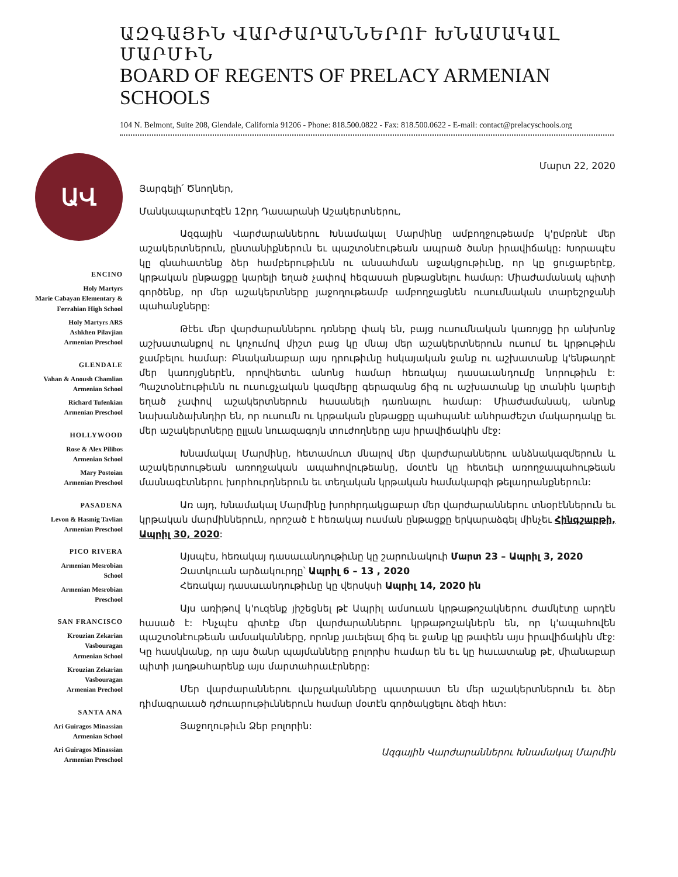ԱԶԳԱՅԻՆ ՎԱՐԺԱՐԱՆՆԵՐՈՒ ԽՆԱՄԱԿԱԼ ՄԱՐՄԻՆ
BOARD OF REGENTS OF PRELACY ARMENIAN SCHOOLS
104 N. Belmont, Suite 208, Glendale, California 91206 - Phone: 818.500.0822 - Fax: 818.500.0622 - E-mail: contact@prelacyschools.org
ԱՎ
ENCINO
Holy Martyrs
Marie Cabayan Elementary &
Ferrahian High School
Holy Martyrs ARS
Ashkhen Pilavjian
Armenian Preschool
GLENDALE
Vahan & Anoush Chamlian
Armenian School
Richard Tufenkian
Armenian Preschool
HOLLYWOOD
Rose & Alex Pilibos
Armenian School
Mary Postoian
Armenian Preschool
PASADENA
Levon & Hasmig Tavlian
Armenian Preschool
PICO RIVERA
Armenian Mesrobian
School
Armenian Mesrobian
Preschool
SAN FRANCISCO
Krouzian Zekarian
Vasbouragan
Armenian School
Krouzian Zekarian
Vasbouragan
Armenian Prechool
SANTA ANA
Ari Guiragos Minassian
Armenian School
Ari Guiragos Minassian
Armenian Preschool
Մարտ 22, 2020
Յարգելի՛ Ծնողներ,
Մանկապարտէզէն 12րդ Դասարանի Աշակերտներու,
Ազգային Վարժարաններու Խնամակալ Մարմինը ամբողջութեամբ կ'ըմբռնէ մեր աշակերտներուն, ընտանիքներուն եւ պաշտօնէութեան ապրած ծանր իրավիճակը: Խորապէս կը գնահատենք ձեր համբերութիւնն ու անսահման աջակցութիւնը, որ կը ցուցաբերէք, կրթական ընթացքը կարելի եղած չափով հեզասահ ընթացնելու համար: Միաժամանակ պիտի գործենք, որ մեր աշակերտները յաջողութեամբ ամբողջացնեն ուսումնական տարեշրջանի պահանջները:
Թէեւ մեր վարժարաններու դռները փակ են, բայց ուսումնական կառոյցը իր անխոնջ աշխատանքով ու կոչումով միշտ բաց կը մնայ մեր աշակերտներուն ուսում եւ կրթութիւն ջամբելու համար: Բնականաբար այս դրութիւնը հսկայական ջանք ու աշխատանք կ'ենթադրէ մեր կառոյցներէն, որովհետեւ անոնց համար հեռակայ դասաւանդումը նորութիւն է: Պաշտօնէութիւնն ու ուսուցչական կազմերը գերազանց ճիգ ու աշխատանք կը տանին կարելի եղած չափով աշակերտներուն հասանելի դառնալու համար: Միաժամանակ, անոնք նախանձախնդիր են, որ ուսումն ու կրթական ընթացքը պահպանէ անհրաժեշտ մակարդակը եւ մեր աշակերտները ըլլան նուազագոյն տուժողները այս իրավիճակին մէջ:
Խնամակալ Մարմինը, հետամուտ մնալով մեր վարժարաններու անձնակազմերուն և աշակերտութեան առողջական ապահովութեանը, մօտէն կը հետեւի առողջապահութեան մասնագէտներու խորհուրդներուն եւ տեղական կրթական համակարգի թելադրանքներուն:
Առ այդ, Խնամակալ Մարմինը խորհրդակցաբար մեր վարժարաններու տնօրէններուն եւ կրթական մարմիններուն, որոշած է հեռակայ ուսման ընթացքը երկարաձգել մինչեւ Հինգշաբթի, Ապրիլ 30, 2020:
Այսպէս, հեռակայ դասաւանդութիւնը կը շարունակուի Մարտ 23 – Ապրիլ 3, 2020
Զատկուան արձակուրդը՝ Ապրիլ 6 – 13 , 2020
Հեռակայ դասաւանդութիւնը կը վերսկսի Ապրիլ 14, 2020 ին
Այս առիթով կ'ուզենք յիշեցնել թէ Ապրիլ ամսուան կրթաթոշակներու ժամկէտը արդէն հասած է: Ինչպէս գիտէք մեր վարժարաններու կրթաթոշակներն են, որ կ'ապահովեն պաշտօնէութեան ամսականները, որոնք յաւելեալ ճիգ եւ ջանք կը թափեն այս իրավիճակին մէջ: Կը հասկնանք, որ այս ծանր պայմանները բոլորիս համար են եւ կը հաւատանք թէ, միանաբար պիտի յաղթահարենք այս մարտահրաւէրները:
Մեր վարժարաններու վարչականները պատրաստ են մեր աշակերտներուն եւ ձեր դիմագրաւած դժուարութիւններուն համար մօտէն գործակցելու ձեզի հետ:
Յաջողութիւն Ձեր բոլորին:
Ազգային Վարժարաններու Խնամակալ Մարմին